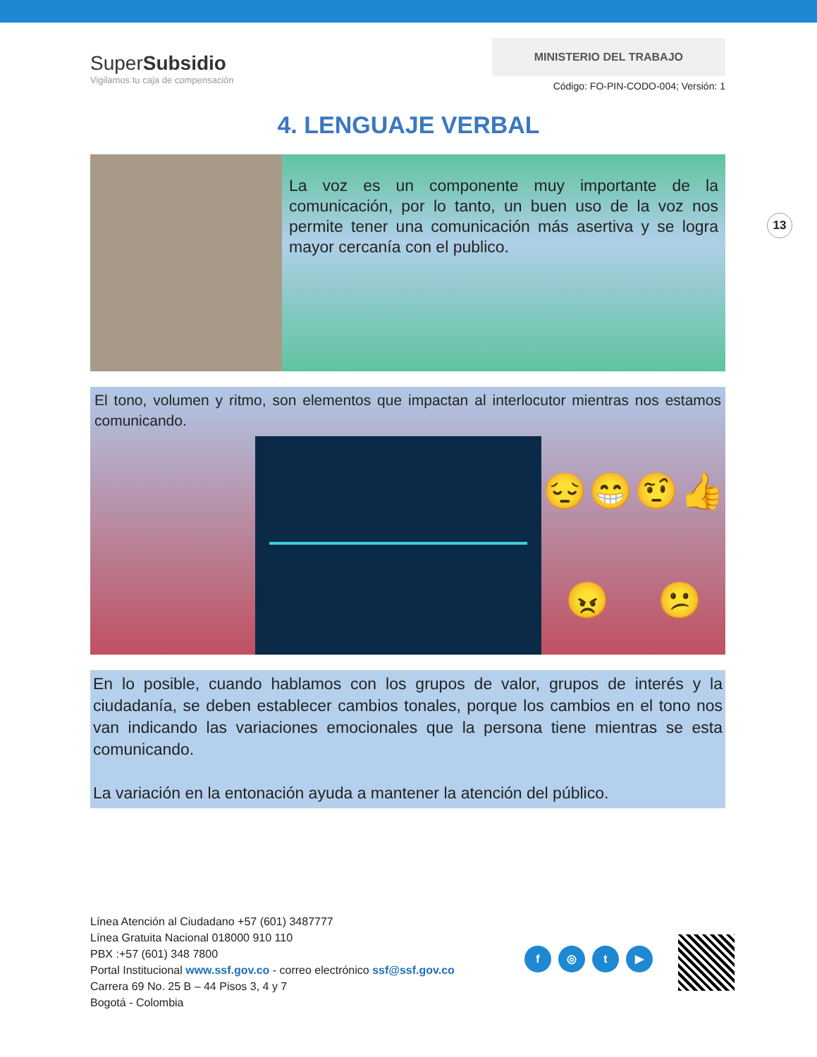SuperSubsidio
Vigilamos tu caja de compensación
MINISTERIO DEL TRABAJO
Código: FO-PIN-CODO-004; Versión: 1
4. LENGUAJE VERBAL
La voz es un componente muy importante de la comunicación, por lo tanto, un buen uso de la voz nos permite tener una comunicación más asertiva y se logra mayor cercanía con el publico.
13
El tono, volumen y ritmo, son elementos que impactan al interlocutor mientras nos estamos comunicando.
😔 😁 🤨 👍 😠 😕
En lo posible, cuando hablamos con los grupos de valor, grupos de interés y la ciudadanía, se deben establecer cambios tonales, porque los cambios en el tono nos van indicando las variaciones emocionales que la persona tiene mientras se esta comunicando.
La variación en la entonación ayuda a mantener la atención del público.
Línea Atención al Ciudadano +57 (601) 3487777
Línea Gratuita Nacional 018000 910 110
PBX :+57 (601) 348 7800
Portal Institucional www.ssf.gov.co - correo electrónico ssf@ssf.gov.co
Carrera 69 No. 25 B – 44 Pisos 3, 4 y 7
Bogotá - Colombia
f ◎ t ▶